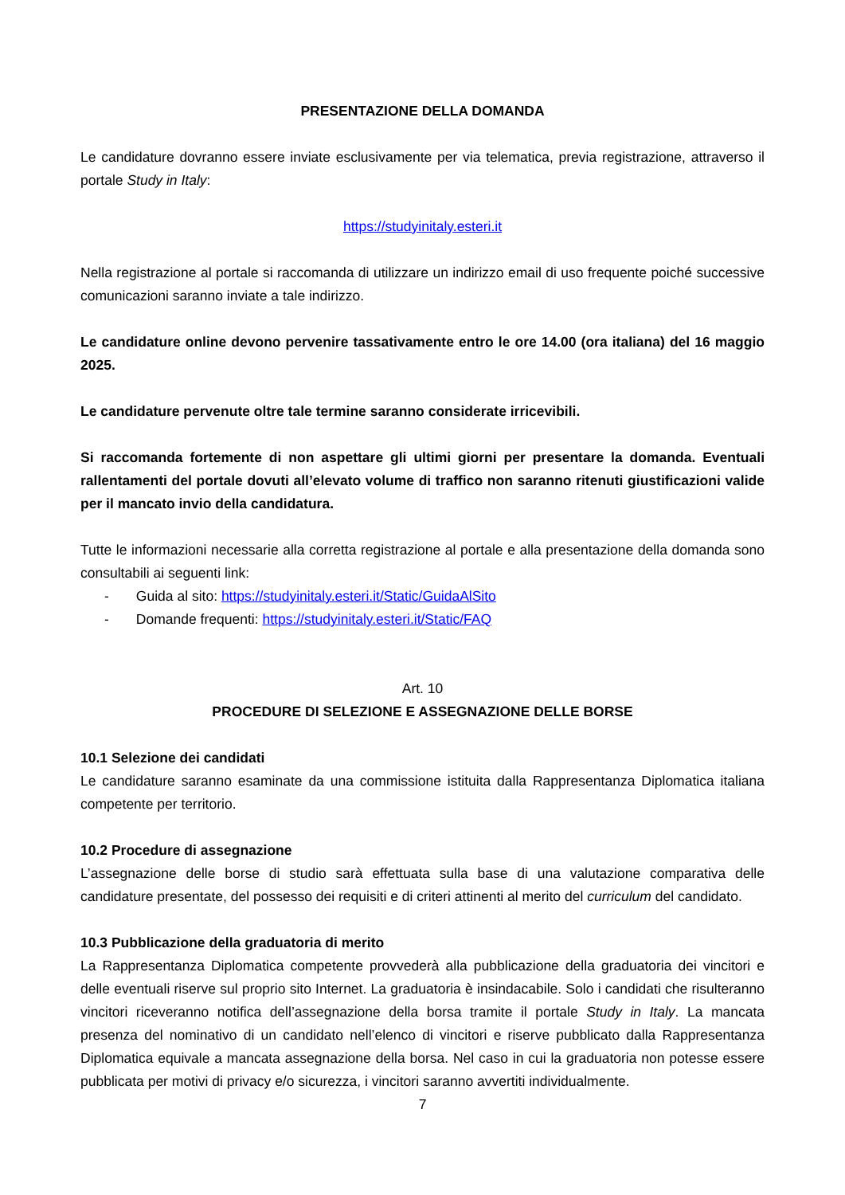PRESENTAZIONE DELLA DOMANDA
Le candidature dovranno essere inviate esclusivamente per via telematica, previa registrazione, attraverso il portale Study in Italy:
https://studyinitaly.esteri.it
Nella registrazione al portale si raccomanda di utilizzare un indirizzo email di uso frequente poiché successive comunicazioni saranno inviate a tale indirizzo.
Le candidature online devono pervenire tassativamente entro le ore 14.00 (ora italiana) del 16 maggio 2025.
Le candidature pervenute oltre tale termine saranno considerate irricevibili.
Si raccomanda fortemente di non aspettare gli ultimi giorni per presentare la domanda. Eventuali rallentamenti del portale dovuti all’elevato volume di traffico non saranno ritenuti giustificazioni valide per il mancato invio della candidatura.
Tutte le informazioni necessarie alla corretta registrazione al portale e alla presentazione della domanda sono consultabili ai seguenti link:
- Guida al sito: https://studyinitaly.esteri.it/Static/GuidaAlSito
- Domande frequenti: https://studyinitaly.esteri.it/Static/FAQ
Art. 10
PROCEDURE DI SELEZIONE E ASSEGNAZIONE DELLE BORSE
10.1 Selezione dei candidati
Le candidature saranno esaminate da una commissione istituita dalla Rappresentanza Diplomatica italiana competente per territorio.
10.2 Procedure di assegnazione
L’assegnazione delle borse di studio sarà effettuata sulla base di una valutazione comparativa delle candidature presentate, del possesso dei requisiti e di criteri attinenti al merito del curriculum del candidato.
10.3 Pubblicazione della graduatoria di merito
La Rappresentanza Diplomatica competente provvederà alla pubblicazione della graduatoria dei vincitori e delle eventuali riserve sul proprio sito Internet. La graduatoria è insindacabile. Solo i candidati che risulteranno vincitori riceveranno notifica dell’assegnazione della borsa tramite il portale Study in Italy. La mancata presenza del nominativo di un candidato nell’elenco di vincitori e riserve pubblicato dalla Rappresentanza Diplomatica equivale a mancata assegnazione della borsa. Nel caso in cui la graduatoria non potesse essere pubblicata per motivi di privacy e/o sicurezza, i vincitori saranno avvertiti individualmente.
7